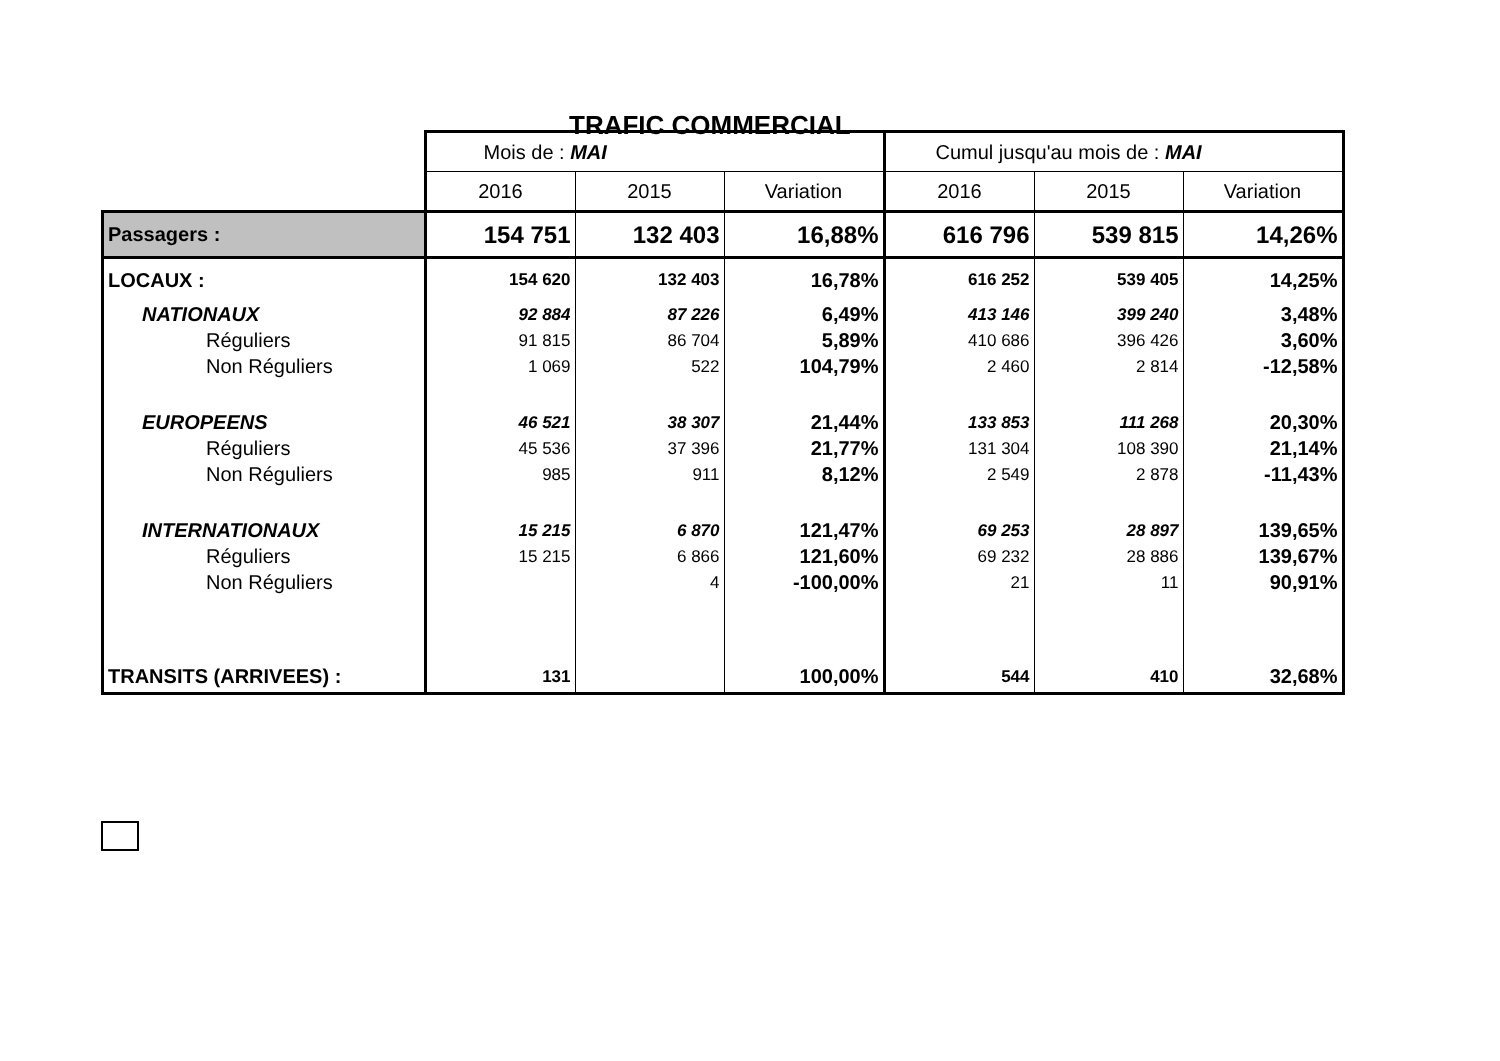TRAFIC COMMERCIAL
| | Mois de : MAI | | | Cumul jusqu'au mois de : MAI | | |
| | 2016 | 2015 | Variation | 2016 | 2015 | Variation |
| Passagers : | 154 751 | 132 403 | 16,88% | 616 796 | 539 815 | 14,26% |
| LOCAUX : | 154 620 | 132 403 | 16,78% | 616 252 | 539 405 | 14,25% |
| NATIONAUX | 92 884 | 87 226 | 6,49% | 413 146 | 399 240 | 3,48% |
| Réguliers | 91 815 | 86 704 | 5,89% | 410 686 | 396 426 | 3,60% |
| Non Réguliers | 1 069 | 522 | 104,79% | 2 460 | 2 814 | -12,58% |
| EUROPEENS | 46 521 | 38 307 | 21,44% | 133 853 | 111 268 | 20,30% |
| Réguliers | 45 536 | 37 396 | 21,77% | 131 304 | 108 390 | 21,14% |
| Non Réguliers | 985 | 911 | 8,12% | 2 549 | 2 878 | -11,43% |
| INTERNATIONAUX | 15 215 | 6 870 | 121,47% | 69 253 | 28 897 | 139,65% |
| Réguliers | 15 215 | 6 866 | 121,60% | 69 232 | 28 886 | 139,67% |
| Non Réguliers | | 4 | -100,00% | 21 | 11 | 90,91% |
| TRANSITS (ARRIVEES) : | 131 | | 100,00% | 544 | 410 | 32,68% |